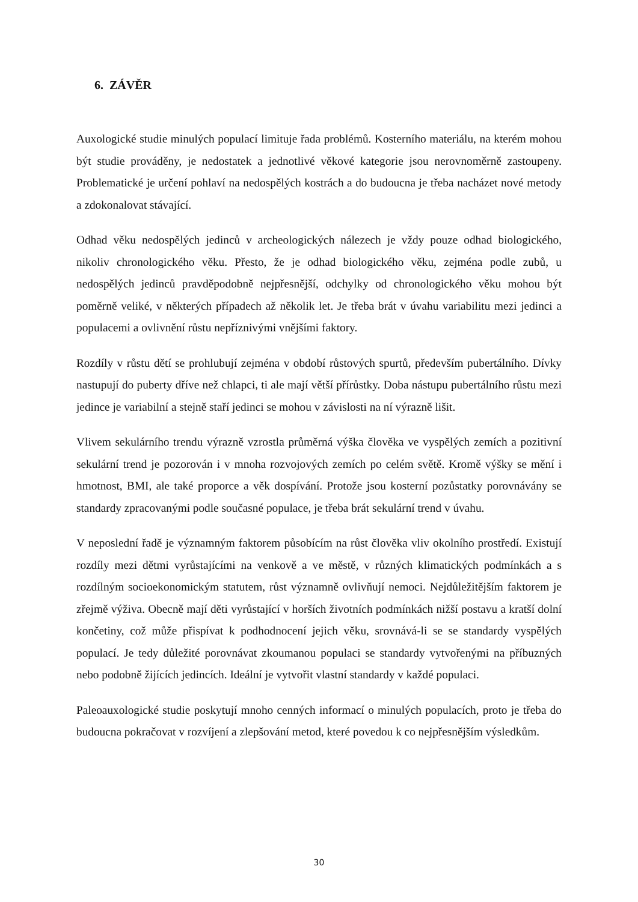6. ZÁVĚR
Auxologické studie minulých populací limituje řada problémů. Kosterního materiálu, na kterém mohou být studie prováděny, je nedostatek a jednotlivé věkové kategorie jsou nerovnoměrně zastoupeny. Problematické je určení pohlaví na nedospělých kostrách a do budoucna je třeba nacházet nové metody a zdokonalovat stávající.
Odhad věku nedospělých jedinců v archeologických nálezech je vždy pouze odhad biologického, nikoliv chronologického věku. Přesto, že je odhad biologického věku, zejména podle zubů, u nedospělých jedinců pravděpodobně nejpřesnější, odchylky od chronologického věku mohou být poměrně veliké, v některých případech až několik let. Je třeba brát v úvahu variabilitu mezi jedinci a populacemi a ovlivnění růstu nepříznivými vnějšími faktory.
Rozdíly v růstu dětí se prohlubují zejména v období růstových spurtů, především pubertálního. Dívky nastupují do puberty dříve než chlapci, ti ale mají větší přírůstky. Doba nástupu pubertálního růstu mezi jedince je variabilní a stejně staří jedinci se mohou v závislosti na ní výrazně lišit.
Vlivem sekulárního trendu výrazně vzrostla průměrná výška člověka ve vyspělých zemích a pozitivní sekulární trend je pozorován i v mnoha rozvojových zemích po celém světě. Kromě výšky se mění i hmotnost, BMI, ale také proporce a věk dospívání. Protože jsou kosterní pozůstatky porovnávány se standardy zpracovanými podle současné populace, je třeba brát sekulární trend v úvahu.
V neposlední řadě je významným faktorem působícím na růst člověka vliv okolního prostředí. Existují rozdíly mezi dětmi vyrůstajícími na venkově a ve městě, v různých klimatických podmínkách a s rozdílným socioekonomickým statutem, růst významně ovlivňují nemoci. Nejdůležitějším faktorem je zřejmě výživa. Obecně mají děti vyrůstající v horších životních podmínkách nižší postavu a kratší dolní končetiny, což může přispívat k podhodnocení jejich věku, srovnává-li se se standardy vyspělých populací. Je tedy důležité porovnávat zkoumanou populaci se standardy vytvořenými na příbuzných nebo podobně žijících jedincích. Ideální je vytvořit vlastní standardy v každé populaci.
Paleoauxologické studie poskytují mnoho cenných informací o minulých populacích, proto je třeba do budoucna pokračovat v rozvíjení a zlepšování metod, které povedou k co nejpřesnějším výsledkům.
30